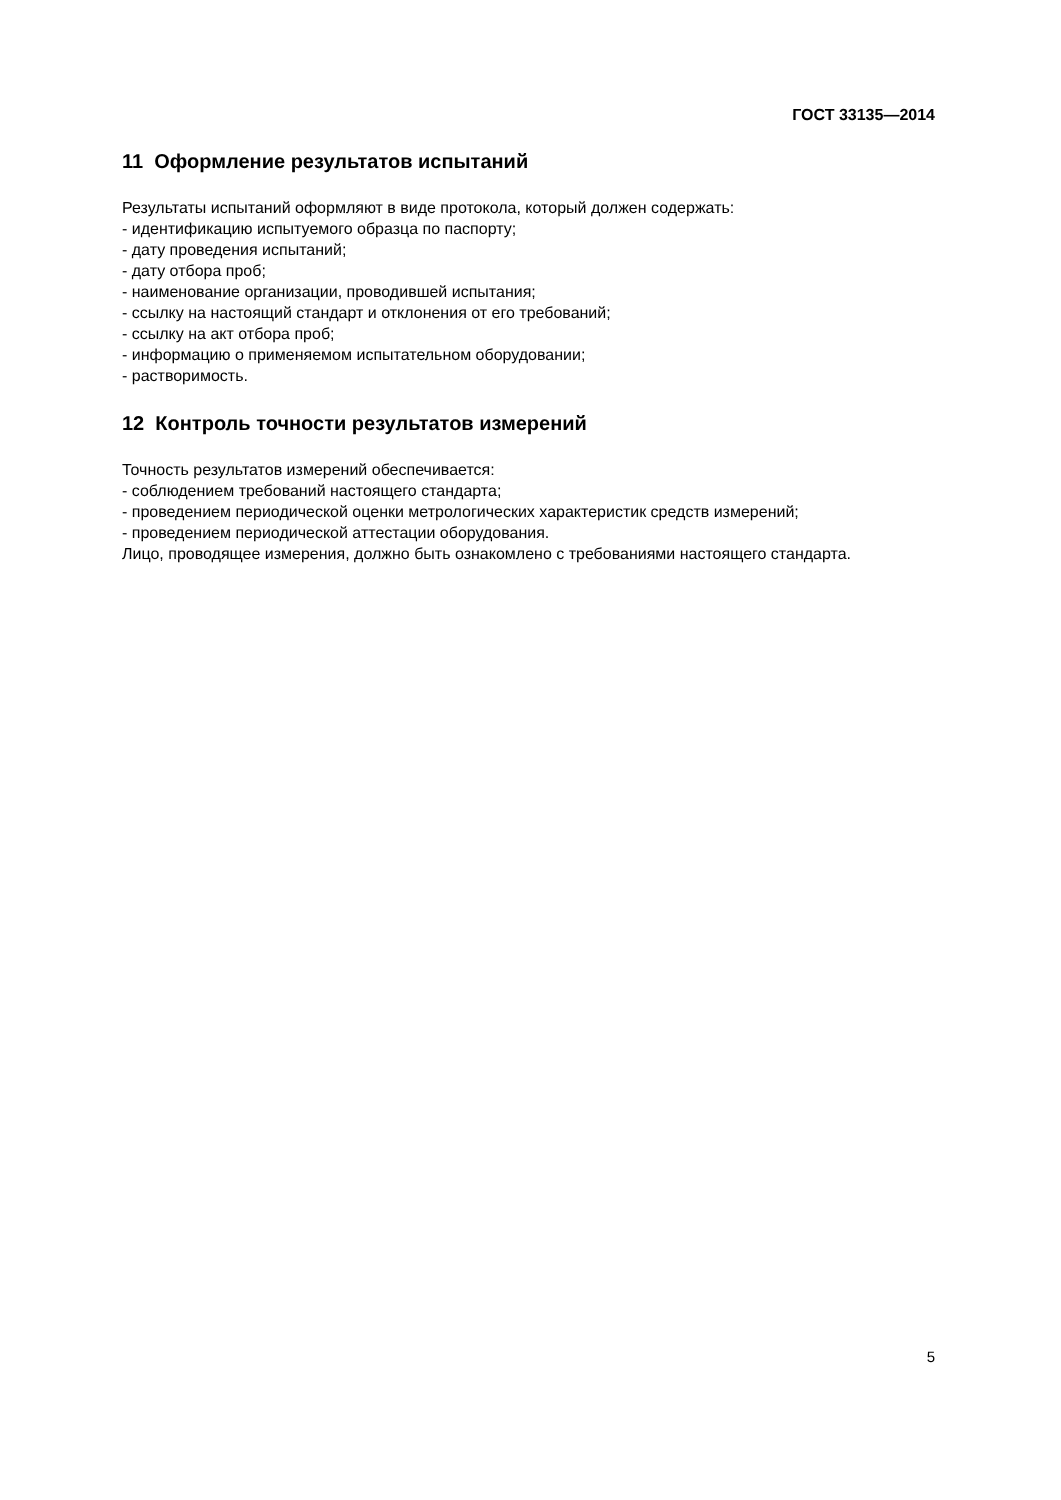ГОСТ 33135—2014
11 Оформление результатов испытаний
Результаты испытаний оформляют в виде протокола, который должен содержать:
- идентификацию испытуемого образца по паспорту;
- дату проведения испытаний;
- дату отбора проб;
- наименование организации, проводившей испытания;
- ссылку на настоящий стандарт и отклонения от его требований;
- ссылку на акт отбора проб;
- информацию о применяемом испытательном оборудовании;
- растворимость.
12 Контроль точности результатов измерений
Точность результатов измерений обеспечивается:
- соблюдением требований настоящего стандарта;
- проведением периодической оценки метрологических характеристик средств измерений;
- проведением периодической аттестации оборудования.
Лицо, проводящее измерения, должно быть ознакомлено с требованиями настоящего стандарта.
5